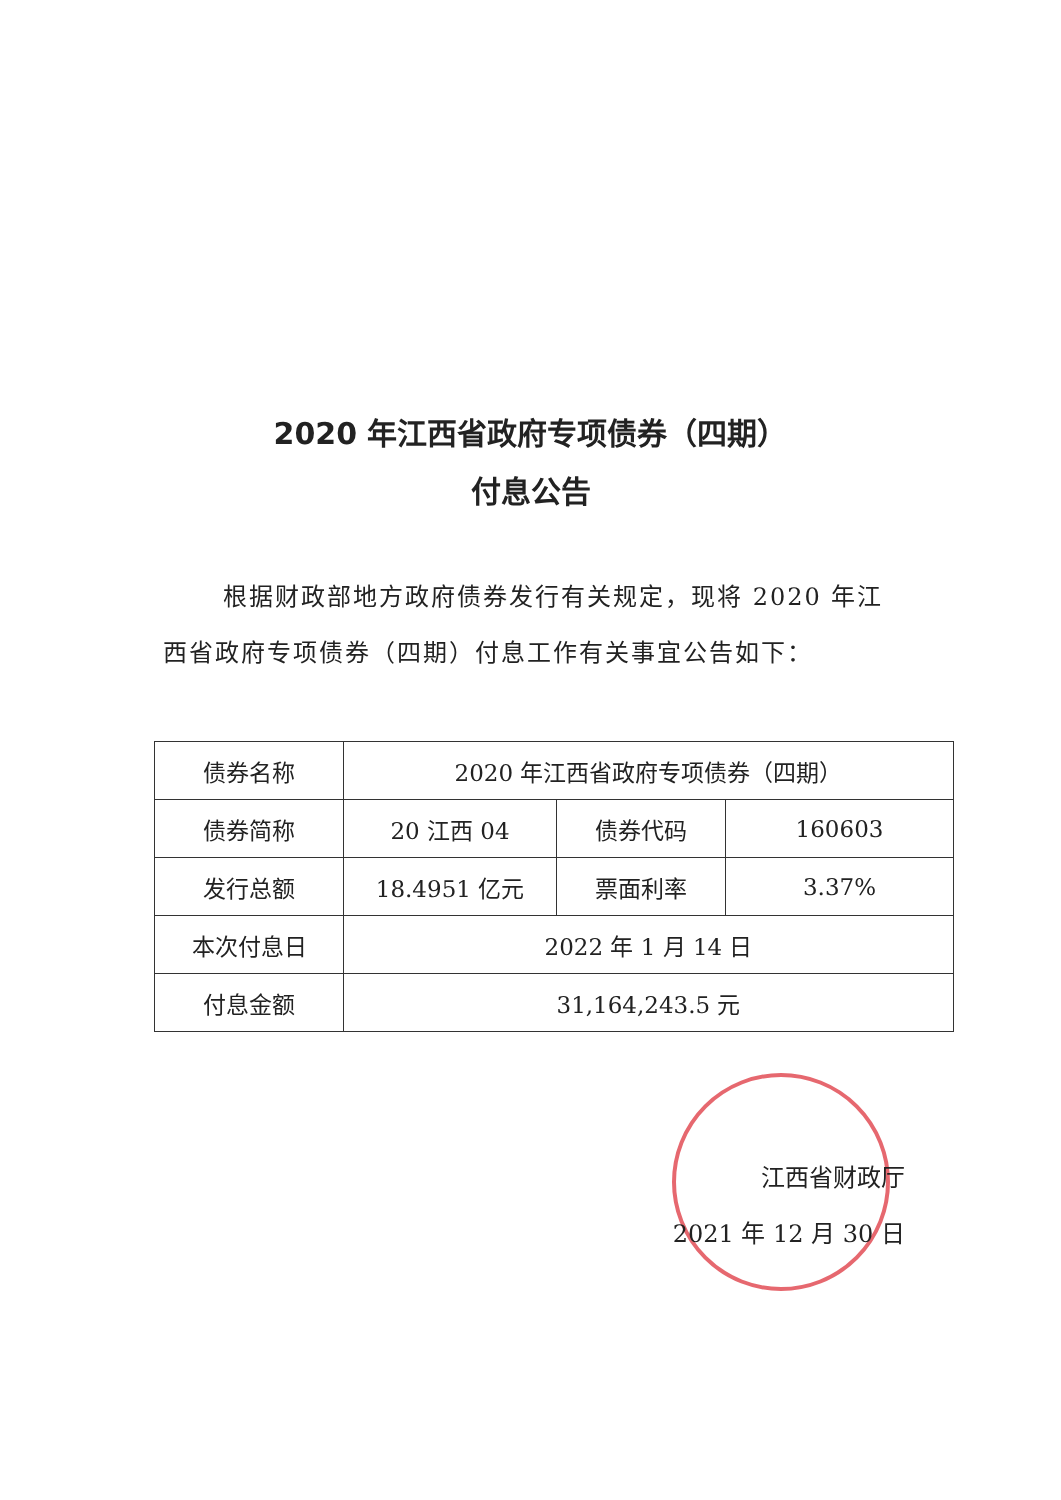2020 年江西省政府专项债券（四期）
付息公告
根据财政部地方政府债券发行有关规定，现将 2020 年江西省政府专项债券（四期）付息工作有关事宜公告如下：
| 债券名称 | 2020 年江西省政府专项债券（四期） | | |
| 债券简称 | 20 江西 04 | 债券代码 | 160603 |
| 发行总额 | 18.4951 亿元 | 票面利率 | 3.37% |
| 本次付息日 | 2022 年 1 月 14 日 | | |
| 付息金额 | 31,164,243.5 元 | | |
江西省财政厅
2021 年 12 月 30 日